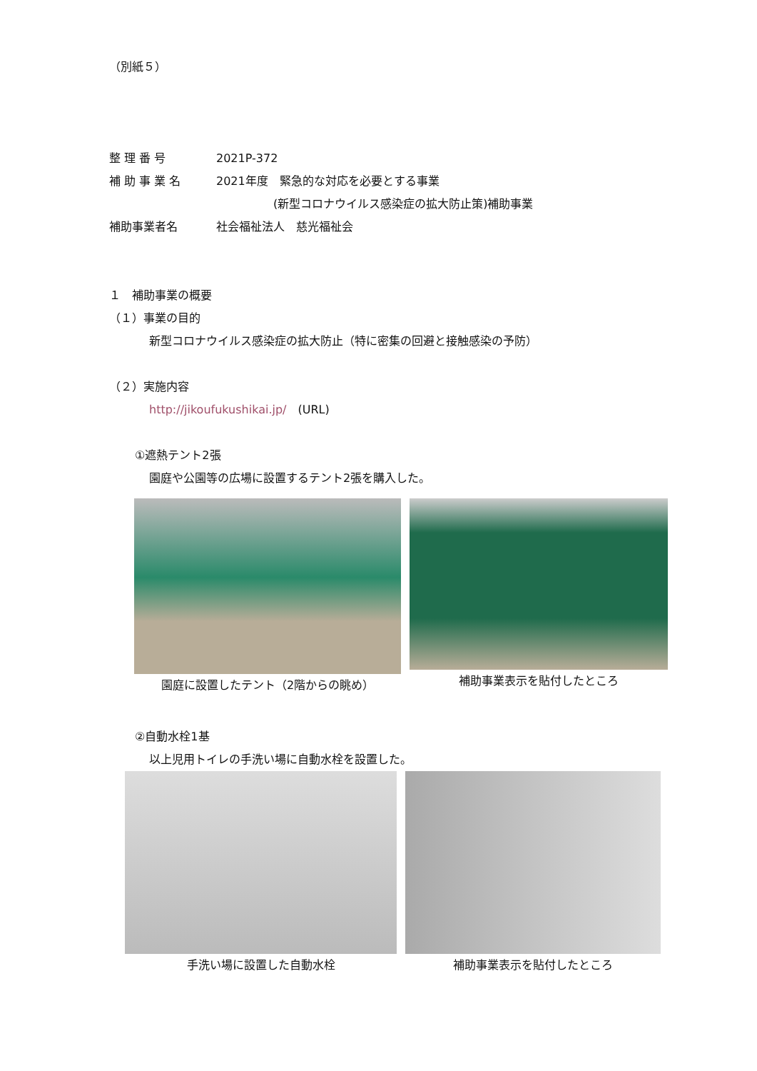（別紙５）
整 理 番 号 2021P-372
補 助 事 業 名 2021年度　緊急的な対応を必要とする事業
　　　　　(新型コロナウイルス感染症の拡大防止策)補助事業
補助事業者名 社会福祉法人　慈光福祉会
１　補助事業の概要
（１）事業の目的
新型コロナウイルス感染症の拡大防止（特に密集の回避と接触感染の予防）
（２）実施内容
http://jikoufukushikai.jp/　(URL)
①遮熱テント2張
園庭や公園等の広場に設置するテント2張を購入した。
園庭に設置したテント（2階からの眺め）
補助事業表示を貼付したところ
②自動水栓1基
以上児用トイレの手洗い場に自動水栓を設置した。
手洗い場に設置した自動水栓 補助事業表示を貼付したところ